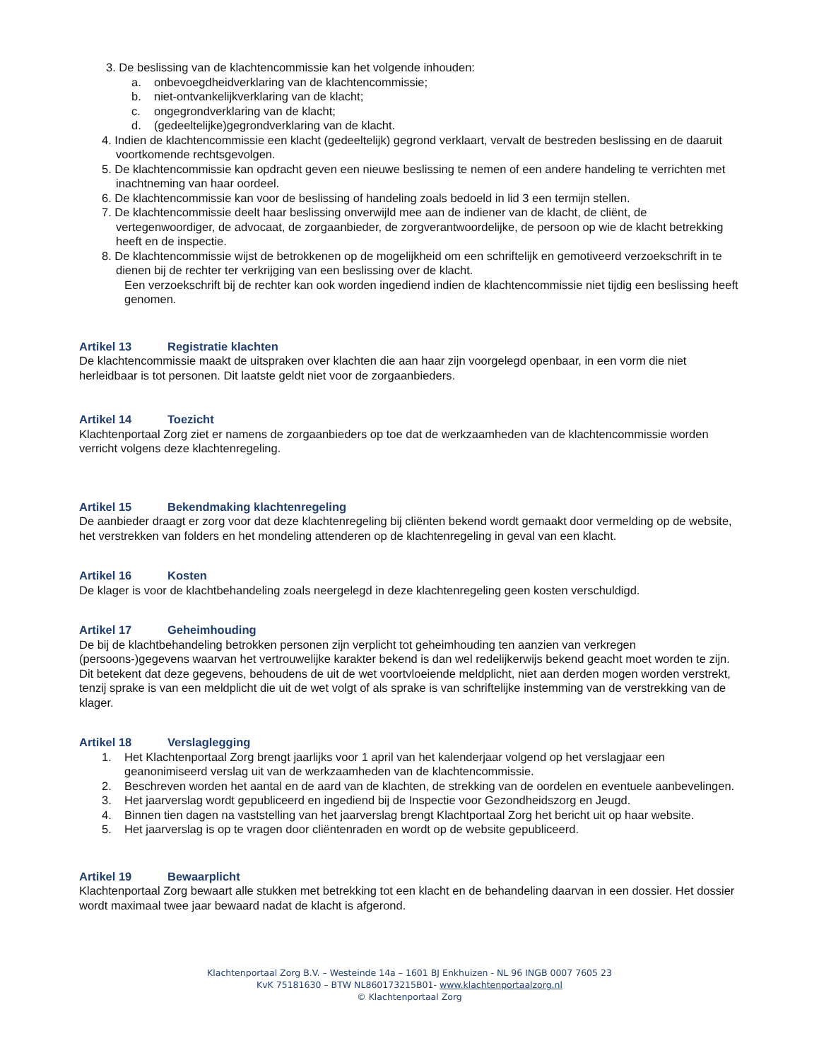3. De beslissing van de klachtencommissie kan het volgende inhouden:
a. onbevoegdheidverklaring van de klachtencommissie;
b. niet-ontvankelijkverklaring van de klacht;
c. ongegrondverklaring van de klacht;
d. (gedeeltelijke)gegrondverklaring van de klacht.
4. Indien de klachtencommissie een klacht (gedeeltelijk) gegrond verklaart, vervalt de bestreden beslissing en de daaruit voortkomende rechtsgevolgen.
5. De klachtencommissie kan opdracht geven een nieuwe beslissing te nemen of een andere handeling te verrichten met inachtneming van haar oordeel.
6. De klachtencommissie kan voor de beslissing of handeling zoals bedoeld in lid 3 een termijn stellen.
7. De klachtencommissie deelt haar beslissing onverwijld mee aan de indiener van de klacht, de cliënt, de vertegenwoordiger, de advocaat, de zorgaanbieder, de zorgverantwoordelijke, de persoon op wie de klacht betrekking heeft en de inspectie.
8. De klachtencommissie wijst de betrokkenen op de mogelijkheid om een schriftelijk en gemotiveerd verzoekschrift in te dienen bij de rechter ter verkrijging van een beslissing over de klacht.
Een verzoekschrift bij de rechter kan ook worden ingediend indien de klachtencommissie niet tijdig een beslissing heeft genomen.
Artikel 13 Registratie klachten
De klachtencommissie maakt de uitspraken over klachten die aan haar zijn voorgelegd openbaar, in een vorm die niet herleidbaar is tot personen. Dit laatste geldt niet voor de zorgaanbieders.
Artikel 14 Toezicht
Klachtenportaal Zorg ziet er namens de zorgaanbieders op toe dat de werkzaamheden van de klachtencommissie worden verricht volgens deze klachtenregeling.
Artikel 15 Bekendmaking klachtenregeling
De aanbieder draagt er zorg voor dat deze klachtenregeling bij cliënten bekend wordt gemaakt door vermelding op de website, het verstrekken van folders en het mondeling attenderen op de klachtenregeling in geval van een klacht.
Artikel 16 Kosten
De klager is voor de klachtbehandeling zoals neergelegd in deze klachtenregeling geen kosten verschuldigd.
Artikel 17 Geheimhouding
De bij de klachtbehandeling betrokken personen zijn verplicht tot geheimhouding ten aanzien van verkregen (persoons-)gegevens waarvan het vertrouwelijke karakter bekend is dan wel redelijkerwijs bekend geacht moet worden te zijn. Dit betekent dat deze gegevens, behoudens de uit de wet voortvloeiende meldplicht, niet aan derden mogen worden verstrekt, tenzij sprake is van een meldplicht die uit de wet volgt of als sprake is van schriftelijke instemming van de verstrekking van de klager.
Artikel 18 Verslaglegging
1. Het Klachtenportaal Zorg brengt jaarlijks voor 1 april van het kalenderjaar volgend op het verslagjaar een geanonimiseerd verslag uit van de werkzaamheden van de klachtencommissie.
2. Beschreven worden het aantal en de aard van de klachten, de strekking van de oordelen en eventuele aanbevelingen.
3. Het jaarverslag wordt gepubliceerd en ingediend bij de Inspectie voor Gezondheidszorg en Jeugd.
4. Binnen tien dagen na vaststelling van het jaarverslag brengt Klachtportaal Zorg het bericht uit op haar website.
5. Het jaarverslag is op te vragen door cliëntenraden en wordt op de website gepubliceerd.
Artikel 19 Bewaarplicht
Klachtenportaal Zorg bewaart alle stukken met betrekking tot een klacht en de behandeling daarvan in een dossier. Het dossier wordt maximaal twee jaar bewaard nadat de klacht is afgerond.
Klachtenportaal Zorg B.V. – Westeinde 14a – 1601 BJ Enkhuizen - NL 96 INGB 0007 7605 23
KvK 75181630 – BTW NL860173215B01- www.klachtenportaalzorg.nl
© Klachtenportaal Zorg